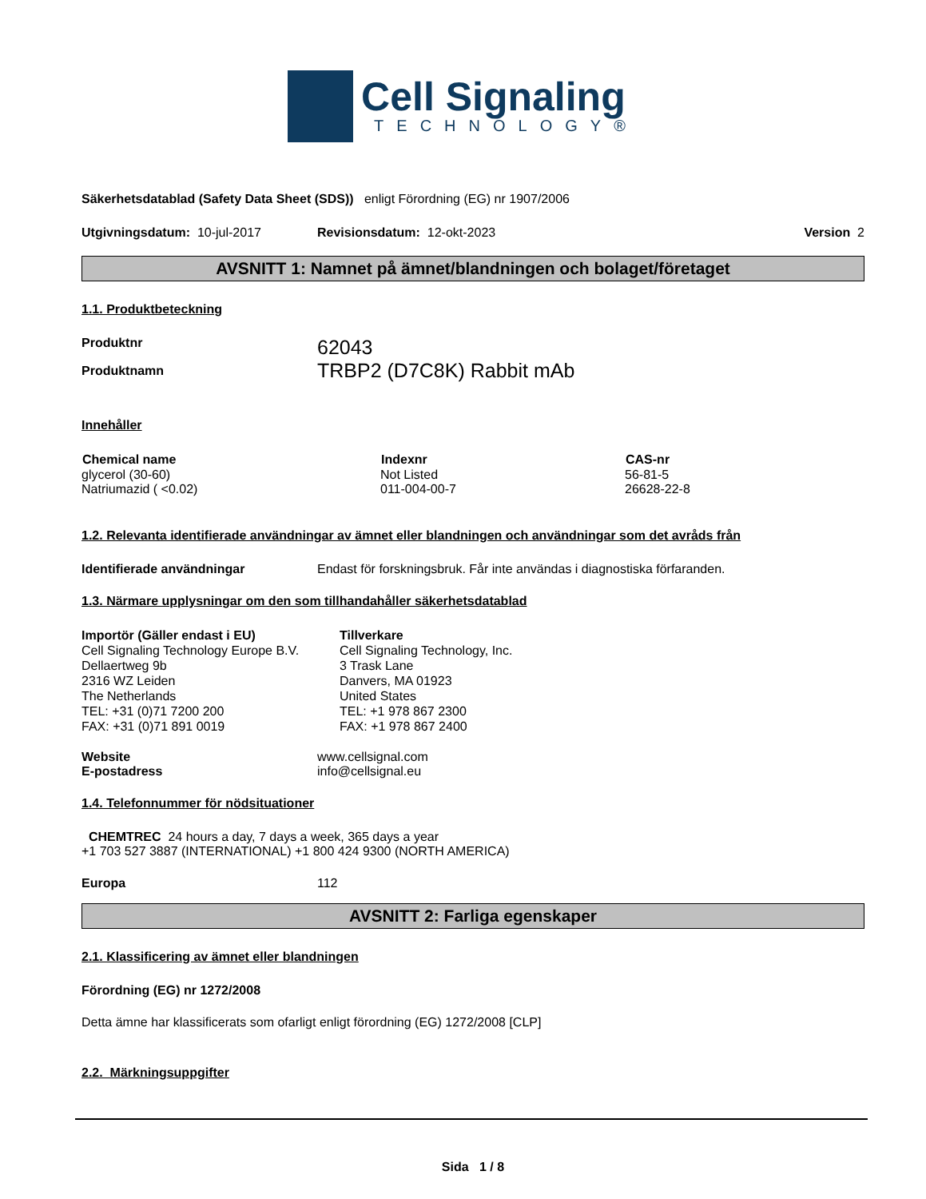Cell Signaling
TECHNOLOGY®
Säkerhetsdatablad (Safety Data Sheet (SDS)) enligt Förordning (EG) nr 1907/2006
Utgivningsdatum: 10-jul-2017 Revisionsdatum: 12-okt-2023 Version 2
AVSNITT 1: Namnet på ämnet/blandningen och bolaget/företaget
1.1. Produktbeteckning
Produktnr 62043
Produktnamn TRBP2 (D7C8K) Rabbit mAb
Innehåller
| Chemical name | Indexnr | CAS-nr |
| --- | --- | --- |
| glycerol (30-60) | Not Listed | 56-81-5 |
| Natriumazid ( <0.02) | 011-004-00-7 | 26628-22-8 |
1.2. Relevanta identifierade användningar av ämnet eller blandningen och användningar som det avråds från
Identifierade användningar Endast för forskningsbruk. Får inte användas i diagnostiska förfaranden.
1.3. Närmare upplysningar om den som tillhandahåller säkerhetsdatablad
Importör (Gäller endast i EU)
Cell Signaling Technology Europe B.V.
Dellaertweg 9b
2316 WZ Leiden
The Netherlands
TEL: +31 (0)71 7200 200
FAX: +31 (0)71 891 0019
Tillverkare
Cell Signaling Technology, Inc.
3 Trask Lane
Danvers, MA 01923
United States
TEL: +1 978 867 2300
FAX: +1 978 867 2400
Website www.cellsignal.com
E-postadress info@cellsignal.eu
1.4. Telefonnummer för nödsituationer
CHEMTREC 24 hours a day, 7 days a week, 365 days a year
+1 703 527 3887 (INTERNATIONAL) +1 800 424 9300 (NORTH AMERICA)
Europa 112
AVSNITT 2: Farliga egenskaper
2.1. Klassificering av ämnet eller blandningen
Förordning (EG) nr 1272/2008
Detta ämne har klassificerats som ofarligt enligt förordning (EG) 1272/2008 [CLP]
2.2. Märkningsuppgifter
Sida 1 / 8